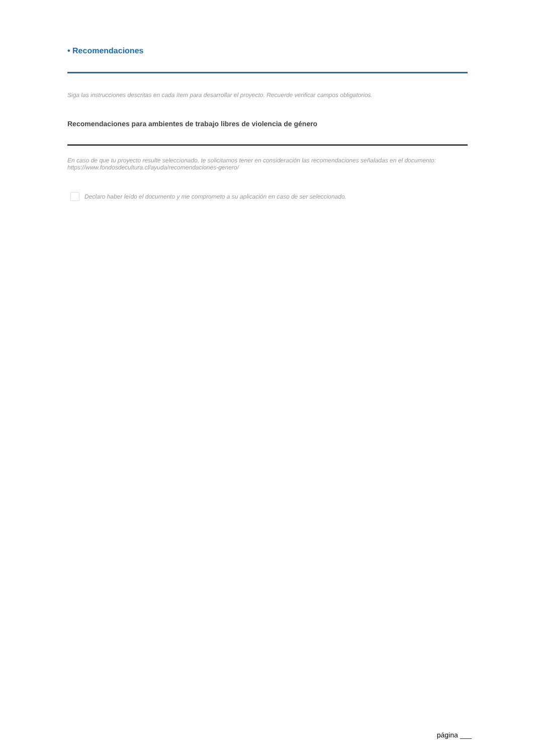• Recomendaciones
Siga las instrucciones descritas en cada ítem para desarrollar el proyecto. Recuerde verificar campos obligatorios.
Recomendaciones para ambientes de trabajo libres de violencia de género
En caso de que tu proyecto resulte seleccionado, te solicitamos tener en consideración las recomendaciones señaladas en el documento: https://www.fondosdecultura.cl/ayuda/recomendaciones-genero/
Declaro haber leído el documento y me comprometo a su aplicación en caso de ser seleccionado.
página ___